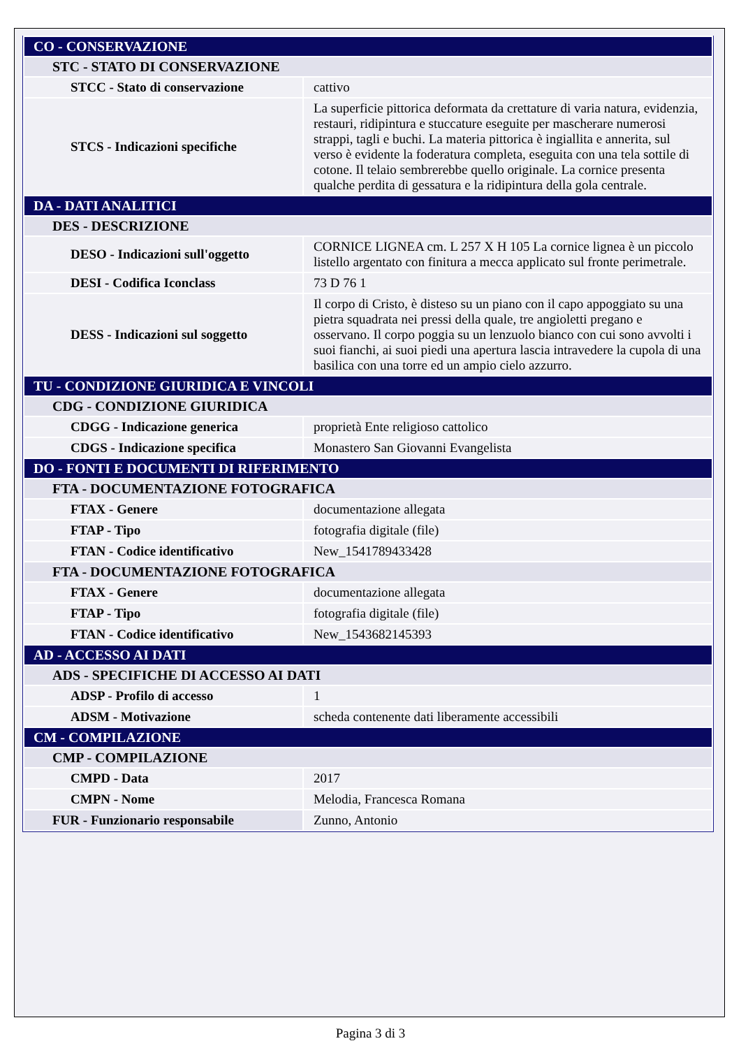| CO - CONSERVAZIONE | |
| STC - STATO DI CONSERVAZIONE | |
| STCC - Stato di conservazione | cattivo |
| STCS - Indicazioni specifiche | La superficie pittorica deformata da crettature di varia natura, evidenzia, restauri, ridipintura e stuccature eseguite per mascherare numerosi strappi, tagli e buchi. La materia pittorica è ingiallita e annerita, sul verso è evidente la foderatura completa, eseguita con una tela sottile di cotone. Il telaio sembrerebbe quello originale. La cornice presenta qualche perdita di gessatura e la ridipintura della gola centrale. |
| DA - DATI ANALITICI | |
| DES - DESCRIZIONE | |
| DESO - Indicazioni sull'oggetto | CORNICE LIGNEA cm. L 257 X H 105 La cornice lignea è un piccolo listello argentato con finitura a mecca applicato sul fronte perimetrale. |
| DESI - Codifica Iconclass | 73 D 76 1 |
| DESS - Indicazioni sul soggetto | Il corpo di Cristo, è disteso su un piano con il capo appoggiato su una pietra squadrata nei pressi della quale, tre angioletti pregano e osservano. Il corpo poggia su un lenzuolo bianco con cui sono avvolti i suoi fianchi, ai suoi piedi una apertura lascia intravedere la cupola di una basilica con una torre ed un ampio cielo azzurro. |
| TU - CONDIZIONE GIURIDICA E VINCOLI | |
| CDG - CONDIZIONE GIURIDICA | |
| CDGG - Indicazione generica | proprietà Ente religioso cattolico |
| CDGS - Indicazione specifica | Monastero San Giovanni Evangelista |
| DO - FONTI E DOCUMENTI DI RIFERIMENTO | |
| FTA - DOCUMENTAZIONE FOTOGRAFICA | |
| FTAX - Genere | documentazione allegata |
| FTAP - Tipo | fotografia digitale (file) |
| FTAN - Codice identificativo | New_1541789433428 |
| FTA - DOCUMENTAZIONE FOTOGRAFICA | |
| FTAX - Genere | documentazione allegata |
| FTAP - Tipo | fotografia digitale (file) |
| FTAN - Codice identificativo | New_1543682145393 |
| AD - ACCESSO AI DATI | |
| ADS - SPECIFICHE DI ACCESSO AI DATI | |
| ADSP - Profilo di accesso | 1 |
| ADSM - Motivazione | scheda contenente dati liberamente accessibili |
| CM - COMPILAZIONE | |
| CMP - COMPILAZIONE | |
| CMPD - Data | 2017 |
| CMPN - Nome | Melodia, Francesca Romana |
| FUR - Funzionario responsabile | Zunno, Antonio |
Pagina 3 di 3